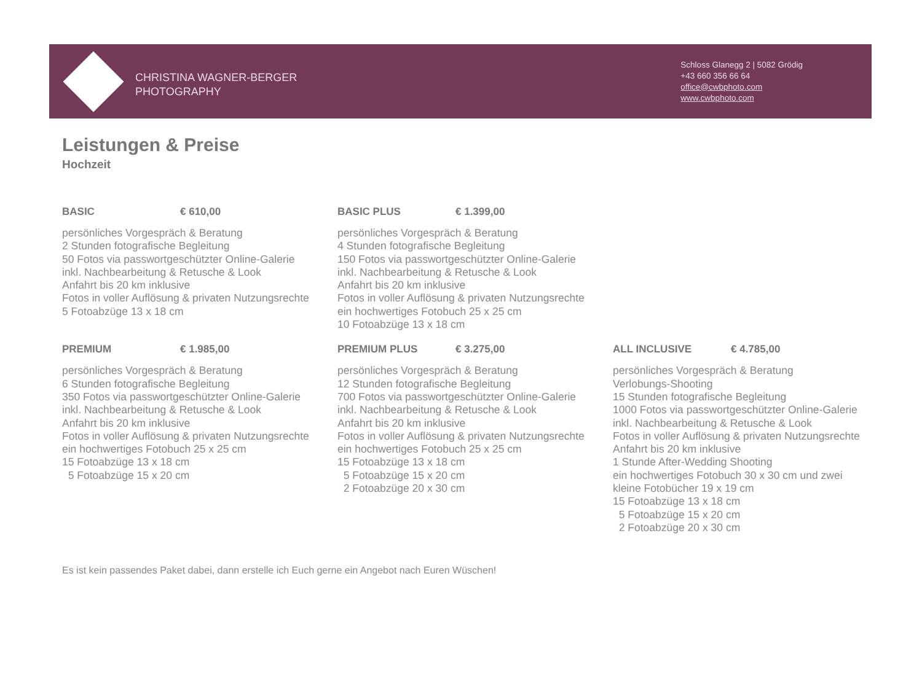CHRISTINA WAGNER-BERGER
PHOTOGRAPHY
Schloss Glanegg 2 | 5082 Grödig
+43 660 356 66 64
office@cwbphoto.com
www.cwbphoto.com
Leistungen & Preise
Hochzeit
BASIC € 610,00
persönliches Vorgespräch & Beratung
2 Stunden fotografische Begleitung
50 Fotos via passwortgeschützter Online-Galerie
inkl. Nachbearbeitung & Retusche & Look
Anfahrt bis 20 km inklusive
Fotos in voller Auflösung & privaten Nutzungsrechte
5 Fotoabzüge 13 x 18 cm
BASIC PLUS € 1.399,00
persönliches Vorgespräch & Beratung
4 Stunden fotografische Begleitung
150 Fotos via passwortgeschützter Online-Galerie
inkl. Nachbearbeitung & Retusche & Look
Anfahrt bis 20 km inklusive
Fotos in voller Auflösung & privaten Nutzungsrechte
ein hochwertiges Fotobuch 25 x 25 cm
10 Fotoabzüge 13 x 18 cm
PREMIUM € 1.985,00
persönliches Vorgespräch & Beratung
6 Stunden fotografische Begleitung
350 Fotos via passwortgeschützter Online-Galerie
inkl. Nachbearbeitung & Retusche & Look
Anfahrt bis 20 km inklusive
Fotos in voller Auflösung & privaten Nutzungsrechte
ein hochwertiges Fotobuch 25 x 25 cm
15 Fotoabzüge 13 x 18 cm
5 Fotoabzüge 15 x 20 cm
PREMIUM PLUS € 3.275,00
persönliches Vorgespräch & Beratung
12 Stunden fotografische Begleitung
700 Fotos via passwortgeschützter Online-Galerie
inkl. Nachbearbeitung & Retusche & Look
Anfahrt bis 20 km inklusive
Fotos in voller Auflösung & privaten Nutzungsrechte
ein hochwertiges Fotobuch 25 x 25 cm
15 Fotoabzüge 13 x 18 cm
5 Fotoabzüge 15 x 20 cm
2 Fotoabzüge 20 x 30 cm
ALL INCLUSIVE € 4.785,00
persönliches Vorgespräch & Beratung
Verlobungs-Shooting
15 Stunden fotografische Begleitung
1000 Fotos via passwortgeschützter Online-Galerie
inkl. Nachbearbeitung & Retusche & Look
Fotos in voller Auflösung & privaten Nutzungsrechte
Anfahrt bis 20 km inklusive
1 Stunde After-Wedding Shooting
ein hochwertiges Fotobuch 30 x 30 cm und zwei
kleine Fotobücher 19 x 19 cm
15 Fotoabzüge 13 x 18 cm
5 Fotoabzüge 15 x 20 cm
2 Fotoabzüge 20 x 30 cm
Es ist kein passendes Paket dabei, dann erstelle ich Euch gerne ein Angebot nach Euren Wüschen!